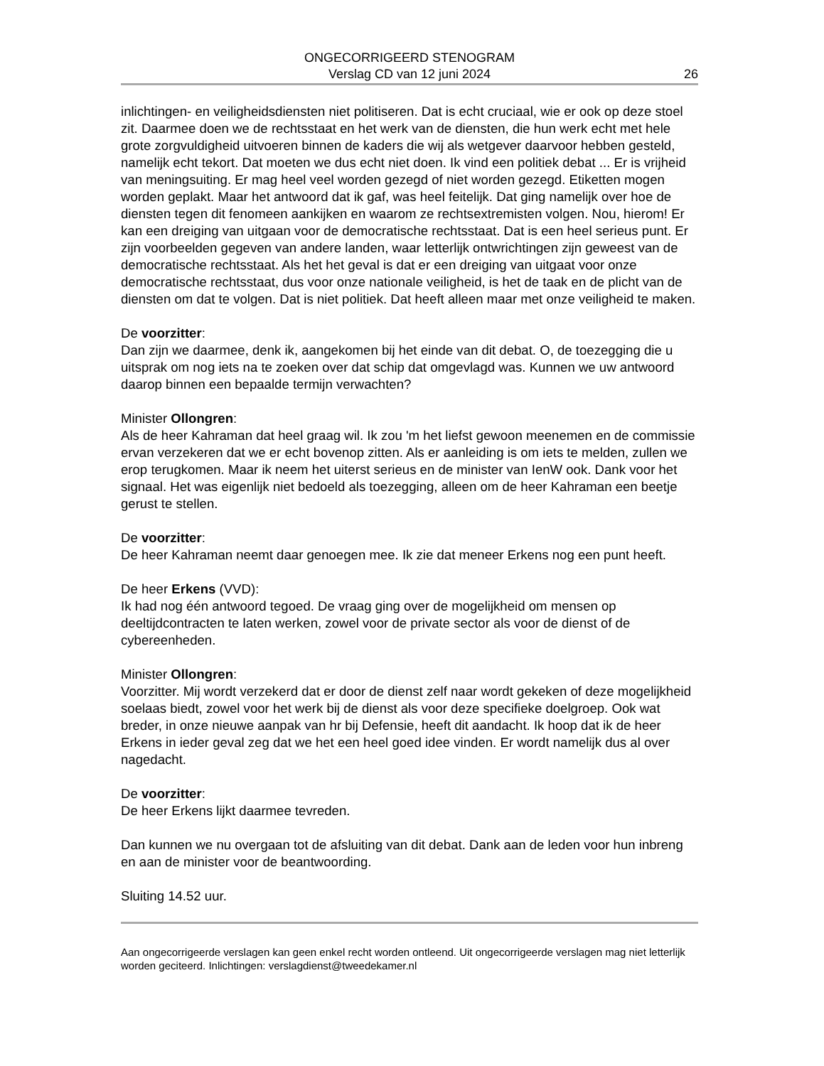ONGECORRIGEERD STENOGRAM
Verslag CD van 12 juni 2024
26
inlichtingen- en veiligheidsdiensten niet politiseren. Dat is echt cruciaal, wie er ook op deze stoel zit. Daarmee doen we de rechtsstaat en het werk van de diensten, die hun werk echt met hele grote zorgvuldigheid uitvoeren binnen de kaders die wij als wetgever daarvoor hebben gesteld, namelijk echt tekort. Dat moeten we dus echt niet doen. Ik vind een politiek debat ... Er is vrijheid van meningsuiting. Er mag heel veel worden gezegd of niet worden gezegd. Etiketten mogen worden geplakt. Maar het antwoord dat ik gaf, was heel feitelijk. Dat ging namelijk over hoe de diensten tegen dit fenomeen aankijken en waarom ze rechtsextremisten volgen. Nou, hierom! Er kan een dreiging van uitgaan voor de democratische rechtsstaat. Dat is een heel serieus punt. Er zijn voorbeelden gegeven van andere landen, waar letterlijk ontwrichtingen zijn geweest van de democratische rechtsstaat. Als het het geval is dat er een dreiging van uitgaat voor onze democratische rechtsstaat, dus voor onze nationale veiligheid, is het de taak en de plicht van de diensten om dat te volgen. Dat is niet politiek. Dat heeft alleen maar met onze veiligheid te maken.
De voorzitter:
Dan zijn we daarmee, denk ik, aangekomen bij het einde van dit debat. O, de toezegging die u uitsprak om nog iets na te zoeken over dat schip dat omgevlagd was. Kunnen we uw antwoord daarop binnen een bepaalde termijn verwachten?
Minister Ollongren:
Als de heer Kahraman dat heel graag wil. Ik zou 'm het liefst gewoon meenemen en de commissie ervan verzekeren dat we er echt bovenop zitten. Als er aanleiding is om iets te melden, zullen we erop terugkomen. Maar ik neem het uiterst serieus en de minister van IenW ook. Dank voor het signaal. Het was eigenlijk niet bedoeld als toezegging, alleen om de heer Kahraman een beetje gerust te stellen.
De voorzitter:
De heer Kahraman neemt daar genoegen mee. Ik zie dat meneer Erkens nog een punt heeft.
De heer Erkens (VVD):
Ik had nog één antwoord tegoed. De vraag ging over de mogelijkheid om mensen op deeltijdcontracten te laten werken, zowel voor de private sector als voor de dienst of de cybereenheden.
Minister Ollongren:
Voorzitter. Mij wordt verzekerd dat er door de dienst zelf naar wordt gekeken of deze mogelijkheid soelaas biedt, zowel voor het werk bij de dienst als voor deze specifieke doelgroep. Ook wat breder, in onze nieuwe aanpak van hr bij Defensie, heeft dit aandacht. Ik hoop dat ik de heer Erkens in ieder geval zeg dat we het een heel goed idee vinden. Er wordt namelijk dus al over nagedacht.
De voorzitter:
De heer Erkens lijkt daarmee tevreden.
Dan kunnen we nu overgaan tot de afsluiting van dit debat. Dank aan de leden voor hun inbreng en aan de minister voor de beantwoording.
Sluiting 14.52 uur.
Aan ongecorrigeerde verslagen kan geen enkel recht worden ontleend. Uit ongecorrigeerde verslagen mag niet letterlijk worden geciteerd. Inlichtingen: verslagdienst@tweedekamer.nl